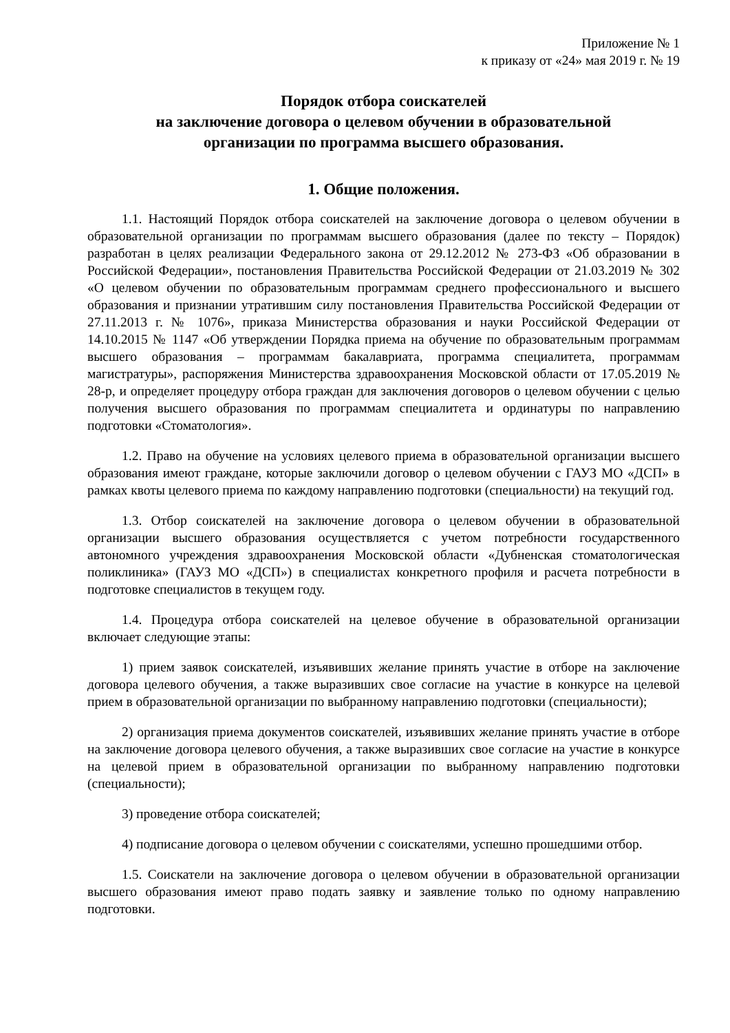Приложение № 1
к приказу от «24» мая 2019 г. № 19
Порядок отбора соискателей
на заключение договора о целевом обучении в образовательной
организации по программа высшего образования.
1. Общие положения.
1.1. Настоящий Порядок отбора соискателей на заключение договора о целевом обучении в образовательной организации по программам высшего образования (далее по тексту – Порядок) разработан в целях реализации Федерального закона от 29.12.2012 № 273-ФЗ «Об образовании в Российской Федерации», постановления Правительства Российской Федерации от 21.03.2019 № 302 «О целевом обучении по образовательным программам среднего профессионального и высшего образования и признании утратившим силу постановления Правительства Российской Федерации от 27.11.2013 г. № 1076», приказа Министерства образования и науки Российской Федерации от 14.10.2015 № 1147 «Об утверждении Порядка приема на обучение по образовательным программам высшего образования – программам бакалавриата, программа специалитета, программам магистратуры», распоряжения Министерства здравоохранения Московской области от 17.05.2019 № 28-р, и определяет процедуру отбора граждан для заключения договоров о целевом обучении с целью получения высшего образования по программам специалитета и ординатуры по направлению подготовки «Стоматология».
1.2. Право на обучение на условиях целевого приема в образовательной организации высшего образования имеют граждане, которые заключили договор о целевом обучении с ГАУЗ МО «ДСП» в рамках квоты целевого приема по каждому направлению подготовки (специальности) на текущий год.
1.3. Отбор соискателей на заключение договора о целевом обучении в образовательной организации высшего образования осуществляется с учетом потребности государственного автономного учреждения здравоохранения Московской области «Дубненская стоматологическая поликлиника» (ГАУЗ МО «ДСП») в специалистах конкретного профиля и расчета потребности в подготовке специалистов в текущем году.
1.4. Процедура отбора соискателей на целевое обучение в образовательной организации включает следующие этапы:
1) прием заявок соискателей, изъявивших желание принять участие в отборе на заключение договора целевого обучения, а также выразивших свое согласие на участие в конкурсе на целевой прием в образовательной организации по выбранному направлению подготовки (специальности);
2) организация приема документов соискателей, изъявивших желание принять участие в отборе на заключение договора целевого обучения, а также выразивших свое согласие на участие в конкурсе на целевой прием в образовательной организации по выбранному направлению подготовки (специальности);
3) проведение отбора соискателей;
4) подписание договора о целевом обучении с соискателями, успешно прошедшими отбор.
1.5. Соискатели на заключение договора о целевом обучении в образовательной организации высшего образования имеют право подать заявку и заявление только по одному направлению подготовки.